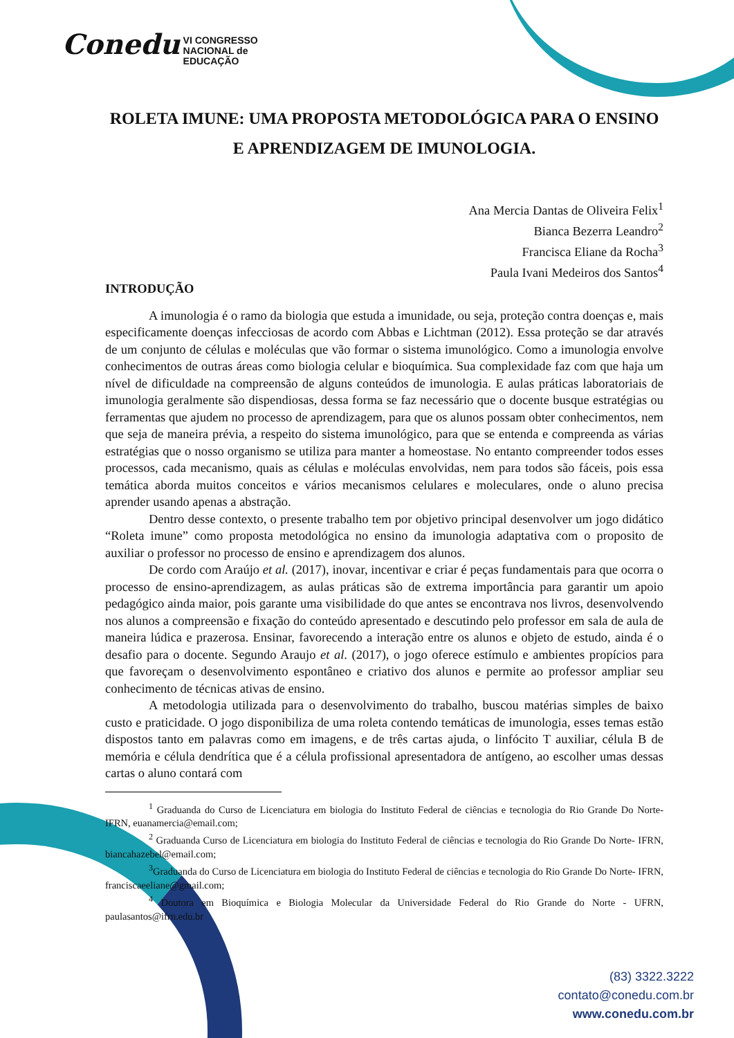Conedu VI CONGRESSO
NACIONAL de
EDUCAÇÃO
ROLETA IMUNE: UMA PROPOSTA METODOLÓGICA PARA O ENSINO E APRENDIZAGEM DE IMUNOLOGIA.
Ana Mercia Dantas de Oliveira Felix<sup>1</sup>
Bianca Bezerra Leandro<sup>2</sup>
Francisca Eliane da Rocha<sup>3</sup>
Paula Ivani Medeiros dos Santos<sup>4</sup>
INTRODUÇÃO
A imunologia é o ramo da biologia que estuda a imunidade, ou seja, proteção contra doenças e, mais especificamente doenças infecciosas de acordo com Abbas e Lichtman (2012). Essa proteção se dar através de um conjunto de células e moléculas que vão formar o sistema imunológico. Como a imunologia envolve conhecimentos de outras áreas como biologia celular e bioquímica. Sua complexidade faz com que haja um nível de dificuldade na compreensão de alguns conteúdos de imunologia. E aulas práticas laboratoriais de imunologia geralmente são dispendiosas, dessa forma se faz necessário que o docente busque estratégias ou ferramentas que ajudem no processo de aprendizagem, para que os alunos possam obter conhecimentos, nem que seja de maneira prévia, a respeito do sistema imunológico, para que se entenda e compreenda as várias estratégias que o nosso organismo se utiliza para manter a homeostase. No entanto compreender todos esses processos, cada mecanismo, quais as células e moléculas envolvidas, nem para todos são fáceis, pois essa temática aborda muitos conceitos e vários mecanismos celulares e moleculares, onde o aluno precisa aprender usando apenas a abstração.
Dentro desse contexto, o presente trabalho tem por objetivo principal desenvolver um jogo didático “Roleta imune” como proposta metodológica no ensino da imunologia adaptativa com o proposito de auxiliar o professor no processo de ensino e aprendizagem dos alunos.
De cordo com Araújo et al. (2017), inovar, incentivar e criar é peças fundamentais para que ocorra o processo de ensino-aprendizagem, as aulas práticas são de extrema importância para garantir um apoio pedagógico ainda maior, pois garante uma visibilidade do que antes se encontrava nos livros, desenvolvendo nos alunos a compreensão e fixação do conteúdo apresentado e descutindo pelo professor em sala de aula de maneira lúdica e prazerosa. Ensinar, favorecendo a interação entre os alunos e objeto de estudo, ainda é o desafio para o docente. Segundo Araujo et al. (2017), o jogo oferece estímulo e ambientes propícios para que favoreçam o desenvolvimento espontâneo e criativo dos alunos e permite ao professor ampliar seu conhecimento de técnicas ativas de ensino.
A metodologia utilizada para o desenvolvimento do trabalho, buscou matérias simples de baixo custo e praticidade. O jogo disponibiliza de uma roleta contendo temáticas de imunologia, esses temas estão dispostos tanto em palavras como em imagens, e de três cartas ajuda, o linfócito T auxiliar, célula B de memória e célula dendrítica que é a célula profissional apresentadora de antígeno, ao escolher umas dessas cartas o aluno contará com
<sup>1</sup> Graduanda do Curso de Licenciatura em biologia do Instituto Federal de ciências e tecnologia do Rio Grande Do Norte- IFRN, euanamercia@email.com;
<sup>2</sup> Graduanda Curso de Licenciatura em biologia do Instituto Federal de ciências e tecnologia do Rio Grande Do Norte- IFRN, biancahazebel@email.com;
<sup>3</sup> Graduanda do Curso de Licenciatura em biologia do Instituto Federal de ciências e tecnologia do Rio Grande Do Norte- IFRN, franciscaeeliane@gmail.com;
<sup>4</sup> Doutora em Bioquímica e Biologia Molecular da Universidade Federal do Rio Grande do Norte - UFRN, paulasantos@ifrn.edu.br
(83) 3322.3222
contato@conedu.com.br
www.conedu.com.br